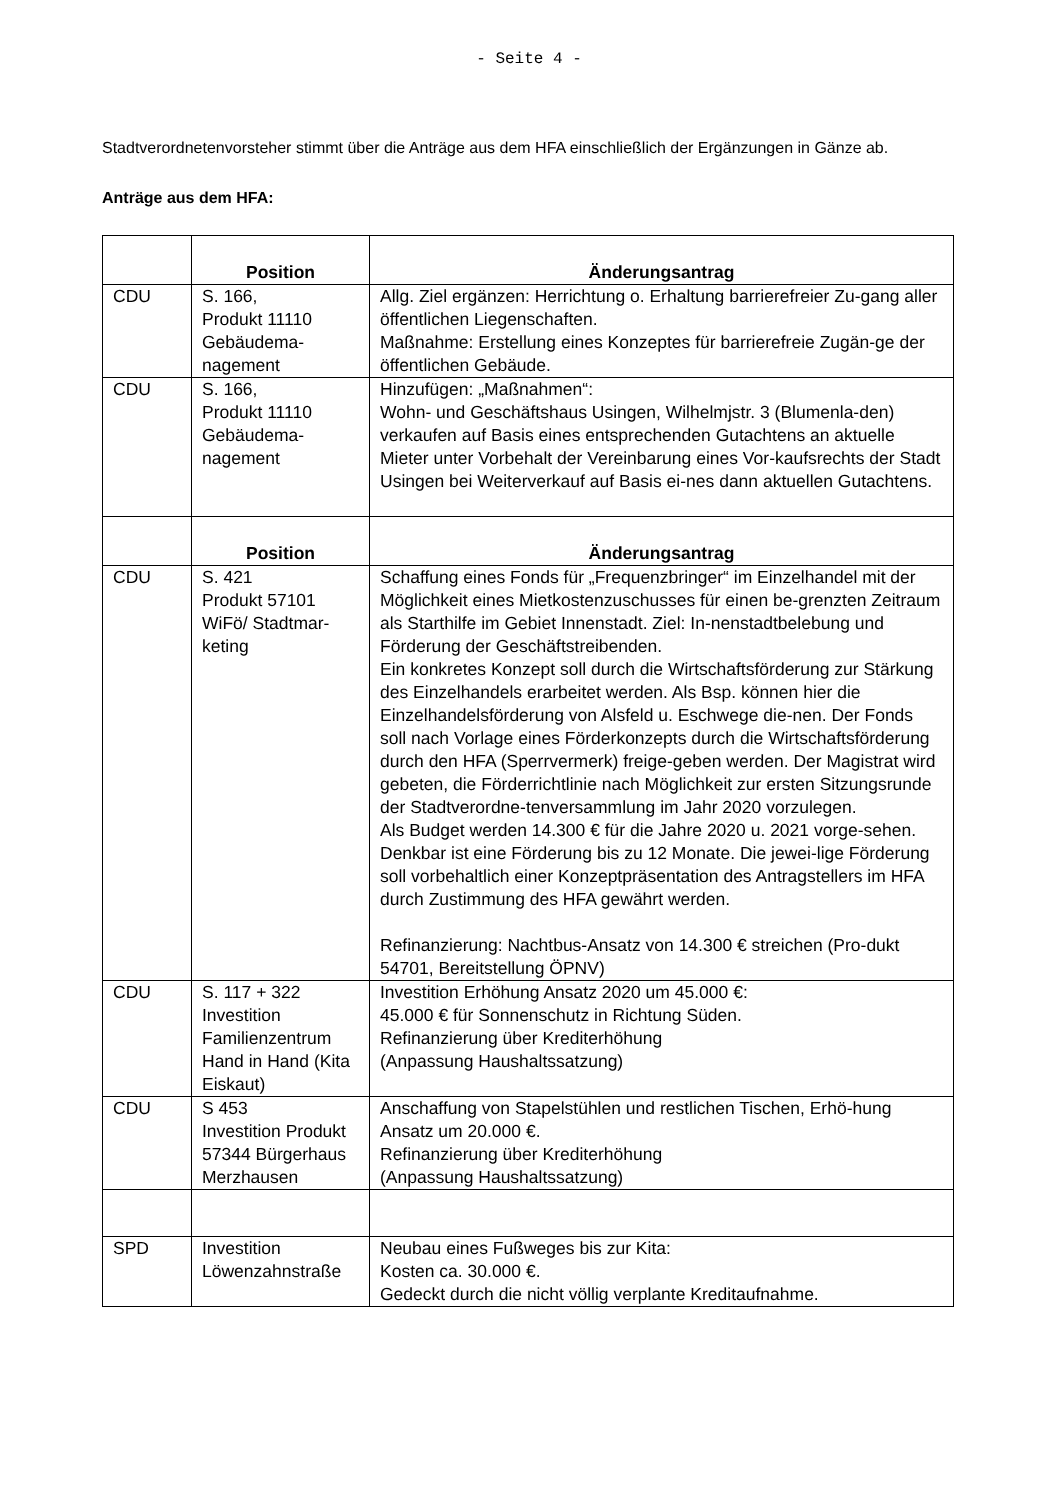- Seite 4 -
Stadtverordnetenvorsteher stimmt über die Anträge aus dem HFA einschließlich der Ergänzungen in Gänze ab.
Anträge aus dem HFA:
| | Position | Änderungsantrag |
| --- | --- | --- |
| CDU | S. 166, Produkt 11110 Gebäudema- nagement | Allg. Ziel ergänzen: Herrichtung o. Erhaltung barrierefreier Zu-gang aller öffentlichen Liegenschaften. Maßnahme: Erstellung eines Konzeptes für barrierefreie Zugän-ge der öffentlichen Gebäude. |
| CDU | S. 166, Produkt 11110 Gebäudema- nagement | Hinzufügen: „Maßnahmen“: Wohn- und Geschäftshaus Usingen, Wilhelmjstr. 3 (Blumenla-den) verkaufen auf Basis eines entsprechenden Gutachtens an aktuelle Mieter unter Vorbehalt der Vereinbarung eines Vor-kaufsrechts der Stadt Usingen bei Weiterverkauf auf Basis ei-nes dann aktuellen Gutachtens. |
| | Position | Änderungsantrag |
| CDU | S. 421 Produkt 57101 WiFö/ Stadtmar- keting | Schaffung eines Fonds für „Frequenzbringer“ im Einzelhandel mit der Möglichkeit eines Mietkostenzuschusses für einen be-grenzten Zeitraum als Starthilfe im Gebiet Innenstadt. Ziel: In-nenstadtbelebung und Förderung der Geschäftstreibenden. Ein konkretes Konzept soll durch die Wirtschaftsförderung zur Stärkung des Einzelhandels erarbeitet werden. Als Bsp. können hier die Einzelhandelsförderung von Alsfeld u. Eschwege die-nen. Der Fonds soll nach Vorlage eines Förderkonzepts durch die Wirtschaftsförderung durch den HFA (Sperrvermerk) freige-geben werden. Der Magistrat wird gebeten, die Förderrichtlinie nach Möglichkeit zur ersten Sitzungsrunde der Stadtverordne-tenversammlung im Jahr 2020 vorzulegen. Als Budget werden 14.300 € für die Jahre 2020 u. 2021 vorge-sehen. Denkbar ist eine Förderung bis zu 12 Monate. Die jewei-lige Förderung soll vorbehaltlich einer Konzeptpräsentation des Antragstellers im HFA durch Zustimmung des HFA gewährt werden. Refinanzierung: Nachtbus-Ansatz von 14.300 € streichen (Pro-dukt 54701, Bereitstellung ÖPNV) |
| CDU | S. 117 + 322 Investition Familienzentrum Hand in Hand (Kita Eiskaut) | Investition Erhöhung Ansatz 2020 um 45.000 €: 45.000 € für Sonnenschutz in Richtung Süden. Refinanzierung über Krediterhöhung (Anpassung Haushaltssatzung) |
| CDU | S 453 Investition Produkt 57344 Bürgerhaus Merzhausen | Anschaffung von Stapelstühlen und restlichen Tischen, Erhö-hung Ansatz um 20.000 €. Refinanzierung über Krediterhöhung (Anpassung Haushaltssatzung) |
| SPD | Investition Löwenzahnstraße | Neubau eines Fußweges bis zur Kita: Kosten ca. 30.000 €. Gedeckt durch die nicht völlig verplante Kreditaufnahme. |